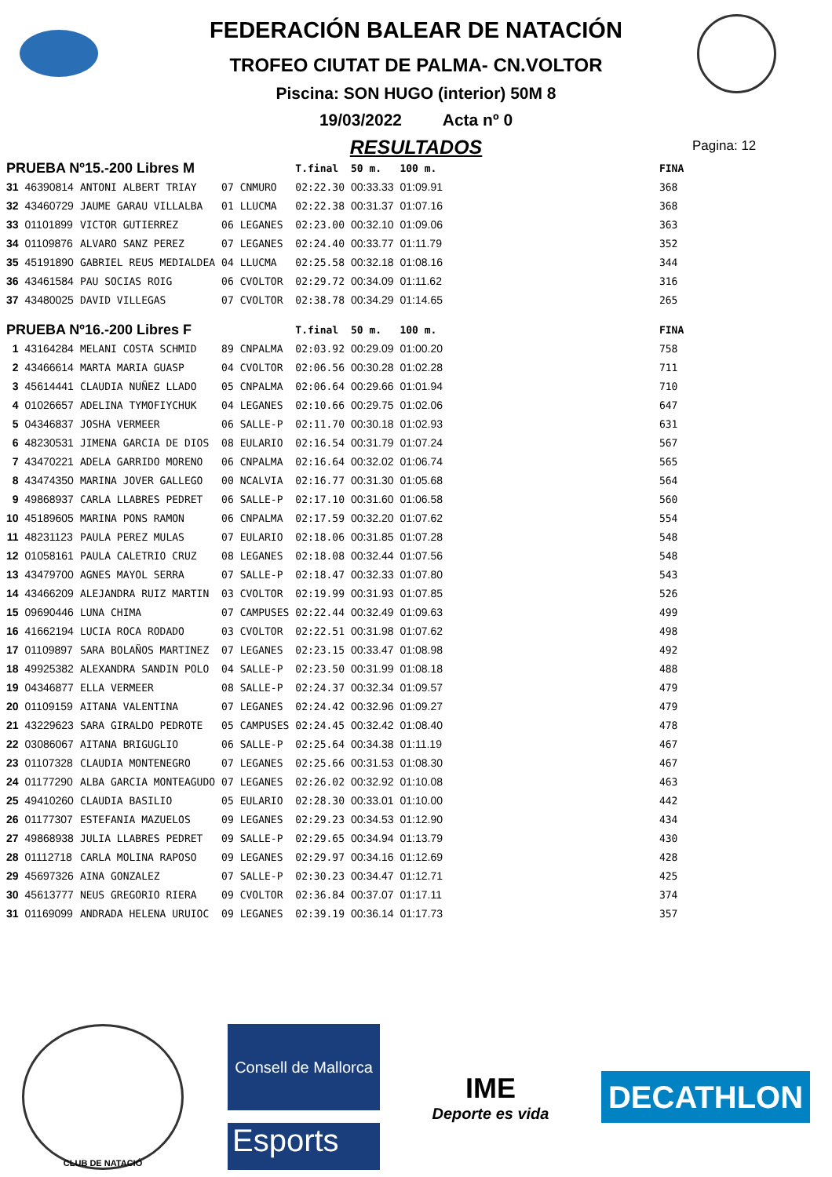FEDERACIÓN BALEAR DE NATACIÓN
TROFEO CIUTAT DE PALMA- CN.VOLTOR
Piscina: SON HUGO (interior) 50M 8
19/03/2022 Acta nº 0
RESULTADOS
Pagina: 12
| PRUEBA Nº15.-200 Libres M | | | | | T.final | 50 m. | 100 m. | | FINA |
| 31 | 46390814 | ANTONI ALBERT TRIAY | 07 | CNMURO | 02:22.30 | 00:33.33 | 01:09.91 | | 368 |
| 32 | 43460729 | JAUME GARAU VILLALBA | 01 | LLUCMA | 02:22.38 | 00:31.37 | 01:07.16 | | 368 |
| 33 | 01101899 | VICTOR GUTIERREZ | 06 | LEGANES | 02:23.00 | 00:32.10 | 01:09.06 | | 363 |
| 34 | 01109876 | ALVARO SANZ PEREZ | 07 | LEGANES | 02:24.40 | 00:33.77 | 01:11.79 | | 352 |
| 35 | 45191890 | GABRIEL REUS MEDIALDEA | 04 | LLUCMA | 02:25.58 | 00:32.18 | 01:08.16 | | 344 |
| 36 | 43461584 | PAU SOCIAS ROIG | 06 | CVOLTOR | 02:29.72 | 00:34.09 | 01:11.62 | | 316 |
| 37 | 43480025 | DAVID VILLEGAS | 07 | CVOLTOR | 02:38.78 | 00:34.29 | 01:14.65 | | 265 |
| PRUEBA Nº16.-200 Libres F | | | | | T.final | 50 m. | 100 m. | | FINA |
| 1 | 43164284 | MELANI COSTA SCHMID | 89 | CNPALMA | 02:03.92 | 00:29.09 | 01:00.20 | | 758 |
| 2 | 43466614 | MARTA MARIA GUASP | 04 | CVOLTOR | 02:06.56 | 00:30.28 | 01:02.28 | | 711 |
| 3 | 45614441 | CLAUDIA NUÑEZ LLADO | 05 | CNPALMA | 02:06.64 | 00:29.66 | 01:01.94 | | 710 |
| 4 | 01026657 | ADELINA TYMOFIYCHUK | 04 | LEGANES | 02:10.66 | 00:29.75 | 01:02.06 | | 647 |
| 5 | 04346837 | JOSHA VERMEER | 06 | SALLE-P | 02:11.70 | 00:30.18 | 01:02.93 | | 631 |
| 6 | 48230531 | JIMENA GARCIA DE DIOS | 08 | EULARIO | 02:16.54 | 00:31.79 | 01:07.24 | | 567 |
| 7 | 43470221 | ADELA GARRIDO MORENO | 06 | CNPALMA | 02:16.64 | 00:32.02 | 01:06.74 | | 565 |
| 8 | 43474350 | MARINA JOVER GALLEGO | 00 | NCALVIA | 02:16.77 | 00:31.30 | 01:05.68 | | 564 |
| 9 | 49868937 | CARLA LLABRES PEDRET | 06 | SALLE-P | 02:17.10 | 00:31.60 | 01:06.58 | | 560 |
| 10 | 45189605 | MARINA PONS RAMON | 06 | CNPALMA | 02:17.59 | 00:32.20 | 01:07.62 | | 554 |
| 11 | 48231123 | PAULA PEREZ MULAS | 07 | EULARIO | 02:18.06 | 00:31.85 | 01:07.28 | | 548 |
| 12 | 01058161 | PAULA CALETRIO CRUZ | 08 | LEGANES | 02:18.08 | 00:32.44 | 01:07.56 | | 548 |
| 13 | 43479700 | AGNES MAYOL SERRA | 07 | SALLE-P | 02:18.47 | 00:32.33 | 01:07.80 | | 543 |
| 14 | 43466209 | ALEJANDRA RUIZ MARTIN | 03 | CVOLTOR | 02:19.99 | 00:31.93 | 01:07.85 | | 526 |
| 15 | 09690446 | LUNA CHIMA | 07 | CAMPUSES | 02:22.44 | 00:32.49 | 01:09.63 | | 499 |
| 16 | 41662194 | LUCIA ROCA RODADO | 03 | CVOLTOR | 02:22.51 | 00:31.98 | 01:07.62 | | 498 |
| 17 | 01109897 | SARA BOLAÑOS MARTINEZ | 07 | LEGANES | 02:23.15 | 00:33.47 | 01:08.98 | | 492 |
| 18 | 49925382 | ALEXANDRA SANDIN POLO | 04 | SALLE-P | 02:23.50 | 00:31.99 | 01:08.18 | | 488 |
| 19 | 04346877 | ELLA VERMEER | 08 | SALLE-P | 02:24.37 | 00:32.34 | 01:09.57 | | 479 |
| 20 | 01109159 | AITANA VALENTINA | 07 | LEGANES | 02:24.42 | 00:32.96 | 01:09.27 | | 479 |
| 21 | 43229623 | SARA GIRALDO PEDROTE | 05 | CAMPUSES | 02:24.45 | 00:32.42 | 01:08.40 | | 478 |
| 22 | 03086067 | AITANA BRIGUGLIO | 06 | SALLE-P | 02:25.64 | 00:34.38 | 01:11.19 | | 467 |
| 23 | 01107328 | CLAUDIA MONTENEGRO | 07 | LEGANES | 02:25.66 | 00:31.53 | 01:08.30 | | 467 |
| 24 | 01177290 | ALBA GARCIA MONTEAGUDO | 07 | LEGANES | 02:26.02 | 00:32.92 | 01:10.08 | | 463 |
| 25 | 49410260 | CLAUDIA BASILIO | 05 | EULARIO | 02:28.30 | 00:33.01 | 01:10.00 | | 442 |
| 26 | 01177307 | ESTEFANIA MAZUELOS | 09 | LEGANES | 02:29.23 | 00:34.53 | 01:12.90 | | 434 |
| 27 | 49868938 | JULIA LLABRES PEDRET | 09 | SALLE-P | 02:29.65 | 00:34.94 | 01:13.79 | | 430 |
| 28 | 01112718 | CARLA MOLINA RAPOSO | 09 | LEGANES | 02:29.97 | 00:34.16 | 01:12.69 | | 428 |
| 29 | 45697326 | AINA GONZALEZ | 07 | SALLE-P | 02:30.23 | 00:34.47 | 01:12.71 | | 425 |
| 30 | 45613777 | NEUS GREGORIO RIERA | 09 | CVOLTOR | 02:36.84 | 00:37.07 | 01:17.11 | | 374 |
| 31 | 01169099 | ANDRADA HELENA URUIOC | 09 | LEGANES | 02:39.19 | 00:36.14 | 01:17.73 | | 357 |
CLUB DE NATACIÓ
Consell de Mallorca
Esports
IME
Deporte es vida
DECATHLON